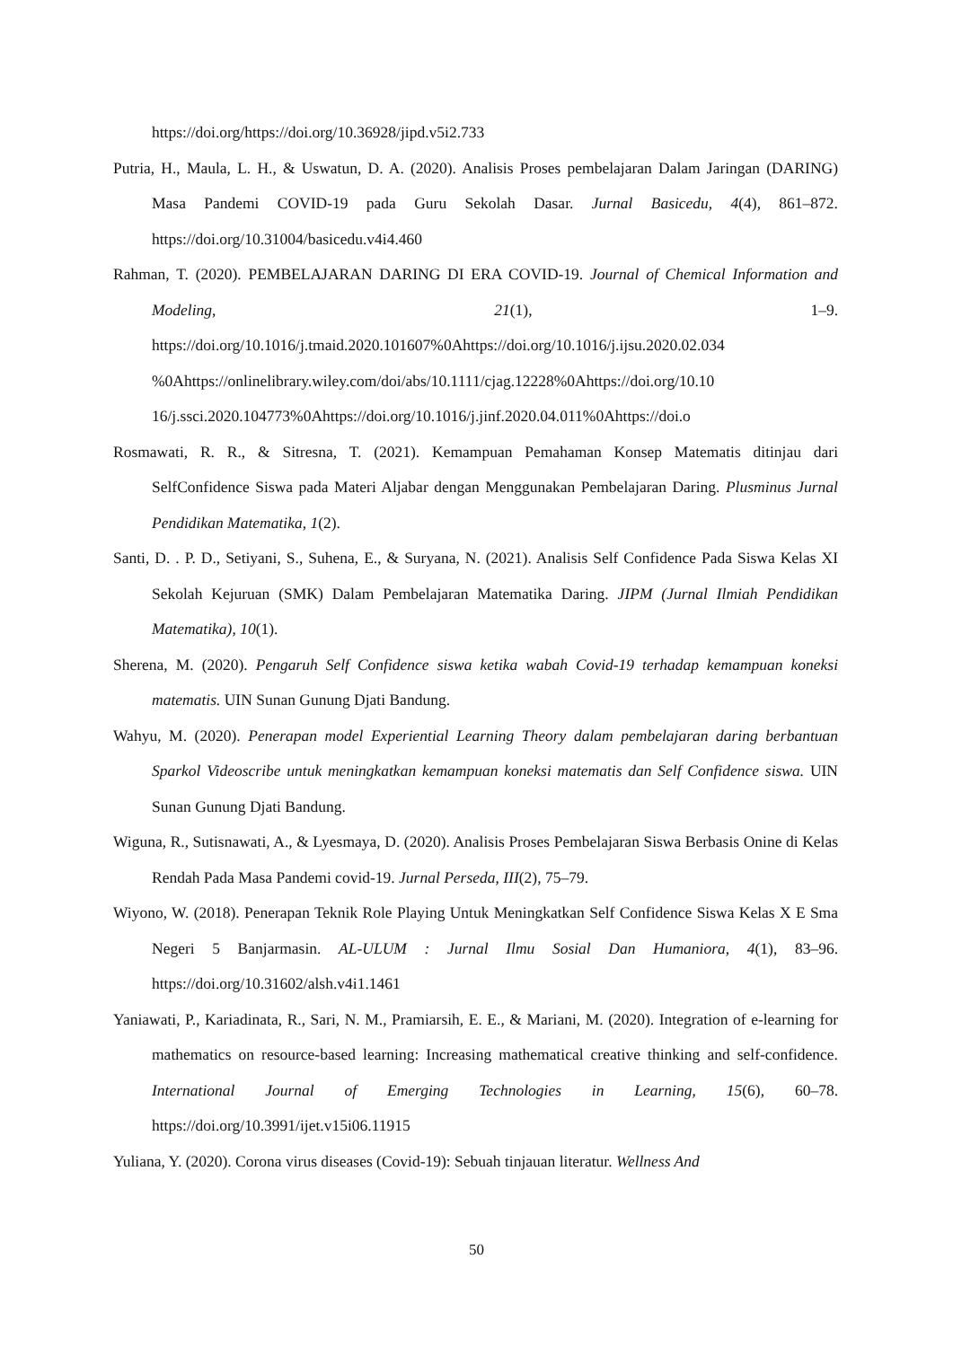https://doi.org/https://doi.org/10.36928/jipd.v5i2.733
Putria, H., Maula, L. H., & Uswatun, D. A. (2020). Analisis Proses pembelajaran Dalam Jaringan (DARING) Masa Pandemi COVID-19 pada Guru Sekolah Dasar. Jurnal Basicedu, 4(4), 861–872. https://doi.org/10.31004/basicedu.v4i4.460
Rahman, T. (2020). PEMBELAJARAN DARING DI ERA COVID-19. Journal of Chemical Information and Modeling, 21(1), 1–9. https://doi.org/10.1016/j.tmaid.2020.101607%0Ahttps://doi.org/10.1016/j.ijsu.2020.02.034 %0Ahttps://onlinelibrary.wiley.com/doi/abs/10.1111/cjag.12228%0Ahttps://doi.org/10.10 16/j.ssci.2020.104773%0Ahttps://doi.org/10.1016/j.jinf.2020.04.011%0Ahttps://doi.o
Rosmawati, R. R., & Sitresna, T. (2021). Kemampuan Pemahaman Konsep Matematis ditinjau dari SelfConfidence Siswa pada Materi Aljabar dengan Menggunakan Pembelajaran Daring. Plusminus Jurnal Pendidikan Matematika, 1(2).
Santi, D. . P. D., Setiyani, S., Suhena, E., & Suryana, N. (2021). Analisis Self Confidence Pada Siswa Kelas XI Sekolah Kejuruan (SMK) Dalam Pembelajaran Matematika Daring. JIPM (Jurnal Ilmiah Pendidikan Matematika), 10(1).
Sherena, M. (2020). Pengaruh Self Confidence siswa ketika wabah Covid-19 terhadap kemampuan koneksi matematis. UIN Sunan Gunung Djati Bandung.
Wahyu, M. (2020). Penerapan model Experiential Learning Theory dalam pembelajaran daring berbantuan Sparkol Videoscribe untuk meningkatkan kemampuan koneksi matematis dan Self Confidence siswa. UIN Sunan Gunung Djati Bandung.
Wiguna, R., Sutisnawati, A., & Lyesmaya, D. (2020). Analisis Proses Pembelajaran Siswa Berbasis Onine di Kelas Rendah Pada Masa Pandemi covid-19. Jurnal Perseda, III(2), 75–79.
Wiyono, W. (2018). Penerapan Teknik Role Playing Untuk Meningkatkan Self Confidence Siswa Kelas X E Sma Negeri 5 Banjarmasin. AL-ULUM : Jurnal Ilmu Sosial Dan Humaniora, 4(1), 83–96. https://doi.org/10.31602/alsh.v4i1.1461
Yaniawati, P., Kariadinata, R., Sari, N. M., Pramiarsih, E. E., & Mariani, M. (2020). Integration of e-learning for mathematics on resource-based learning: Increasing mathematical creative thinking and self-confidence. International Journal of Emerging Technologies in Learning, 15(6), 60–78. https://doi.org/10.3991/ijet.v15i06.11915
Yuliana, Y. (2020). Corona virus diseases (Covid-19): Sebuah tinjauan literatur. Wellness And
50